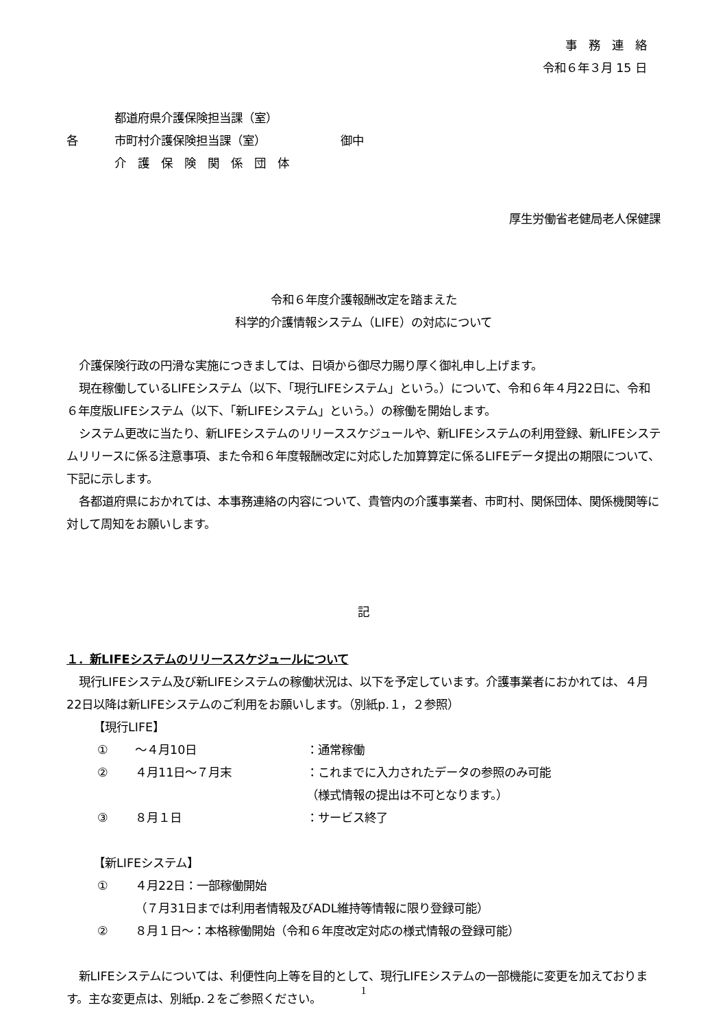事　務　連　絡
令和６年３月 15 日
各
都道府県介護保険担当課（室）
市町村介護保険担当課（室）
介　護　保　険　関　係　団　体
御中
厚生労働省老健局老人保健課
令和６年度介護報酬改定を踏まえた
科学的介護情報システム（LIFE）の対応について
介護保険行政の円滑な実施につきましては、日頃から御尽力賜り厚く御礼申し上げます。
現在稼働しているLIFEシステム（以下、「現行LIFEシステム」という。）について、令和６年４月22日に、令和６年度版LIFEシステム（以下、「新LIFEシステム」という。）の稼働を開始します。
システム更改に当たり、新LIFEシステムのリリーススケジュールや、新LIFEシステムの利用登録、新LIFEシステムリリースに係る注意事項、また令和６年度報酬改定に対応した加算算定に係るLIFEデータ提出の期限について、下記に示します。
各都道府県におかれては、本事務連絡の内容について、貴管内の介護事業者、市町村、関係団体、関係機関等に対して周知をお願いします。
記
１．新LIFEシステムのリリーススケジュールについて
現行LIFEシステム及び新LIFEシステムの稼働状況は、以下を予定しています。介護事業者におかれては、４月22日以降は新LIFEシステムのご利用をお願いします。（別紙p.１，２参照）
【現行LIFE】
① ～４月10日 ：通常稼働
② ４月11日～７月末 ：これまでに入力されたデータの参照のみ可能
（様式情報の提出は不可となります。）
③ ８月１日 ：サービス終了
【新LIFEシステム】
① ４月22日：一部稼働開始
（７月31日までは利用者情報及びADL維持等情報に限り登録可能）
② ８月１日～：本格稼働開始（令和６年度改定対応の様式情報の登録可能）
新LIFEシステムについては、利便性向上等を目的として、現行LIFEシステムの一部機能に変更を加えております。主な変更点は、別紙p.２をご参照ください。
1